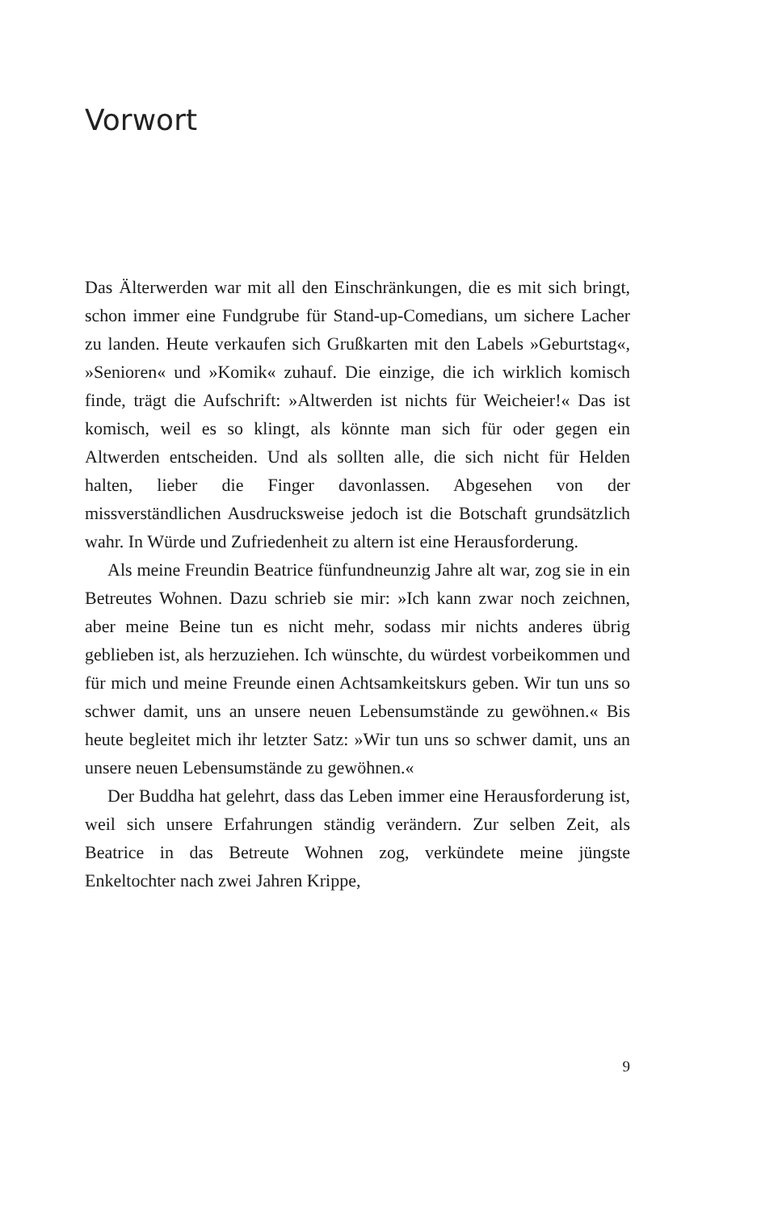Vorwort
Das Älterwerden war mit all den Einschränkungen, die es mit sich bringt, schon immer eine Fundgrube für Stand-up-Come­dians, um sichere Lacher zu landen. Heute verkaufen sich Gruß­karten mit den Labels »Geburtstag«, »Senioren« und »Komik« zuhauf. Die einzige, die ich wirklich komisch finde, trägt die Aufschrift: »Altwerden ist nichts für Weicheier!« Das ist ko­misch, weil es so klingt, als könnte man sich für oder gegen ein Altwerden entscheiden. Und als sollten alle, die sich nicht für Helden halten, lieber die Finger davonlassen. Abgesehen von der missverständlichen Ausdrucksweise jedoch ist die Botschaft grundsätzlich wahr. In Würde und Zufriedenheit zu altern ist eine Herausforderung.
Als meine Freundin Beatrice fünfundneunzig Jahre alt war, zog sie in ein Betreutes Wohnen. Dazu schrieb sie mir: »Ich kann zwar noch zeichnen, aber meine Beine tun es nicht mehr, sodass mir nichts anderes übrig geblieben ist, als herzuziehen. Ich wünschte, du würdest vorbeikommen und für mich und meine Freunde einen Achtsamkeitskurs geben. Wir tun uns so schwer damit, uns an unsere neuen Lebensumstände zu gewöh­nen.« Bis heute begleitet mich ihr letzter Satz: »Wir tun uns so schwer damit, uns an unsere neuen Lebensumstände zu ge­wöhnen.«
Der Buddha hat gelehrt, dass das Leben immer eine Heraus­forderung ist, weil sich unsere Erfahrungen ständig verändern. Zur selben Zeit, als Beatrice in das Betreute Wohnen zog, ver­kündete meine jüngste Enkeltochter nach zwei Jahren Krippe,
9